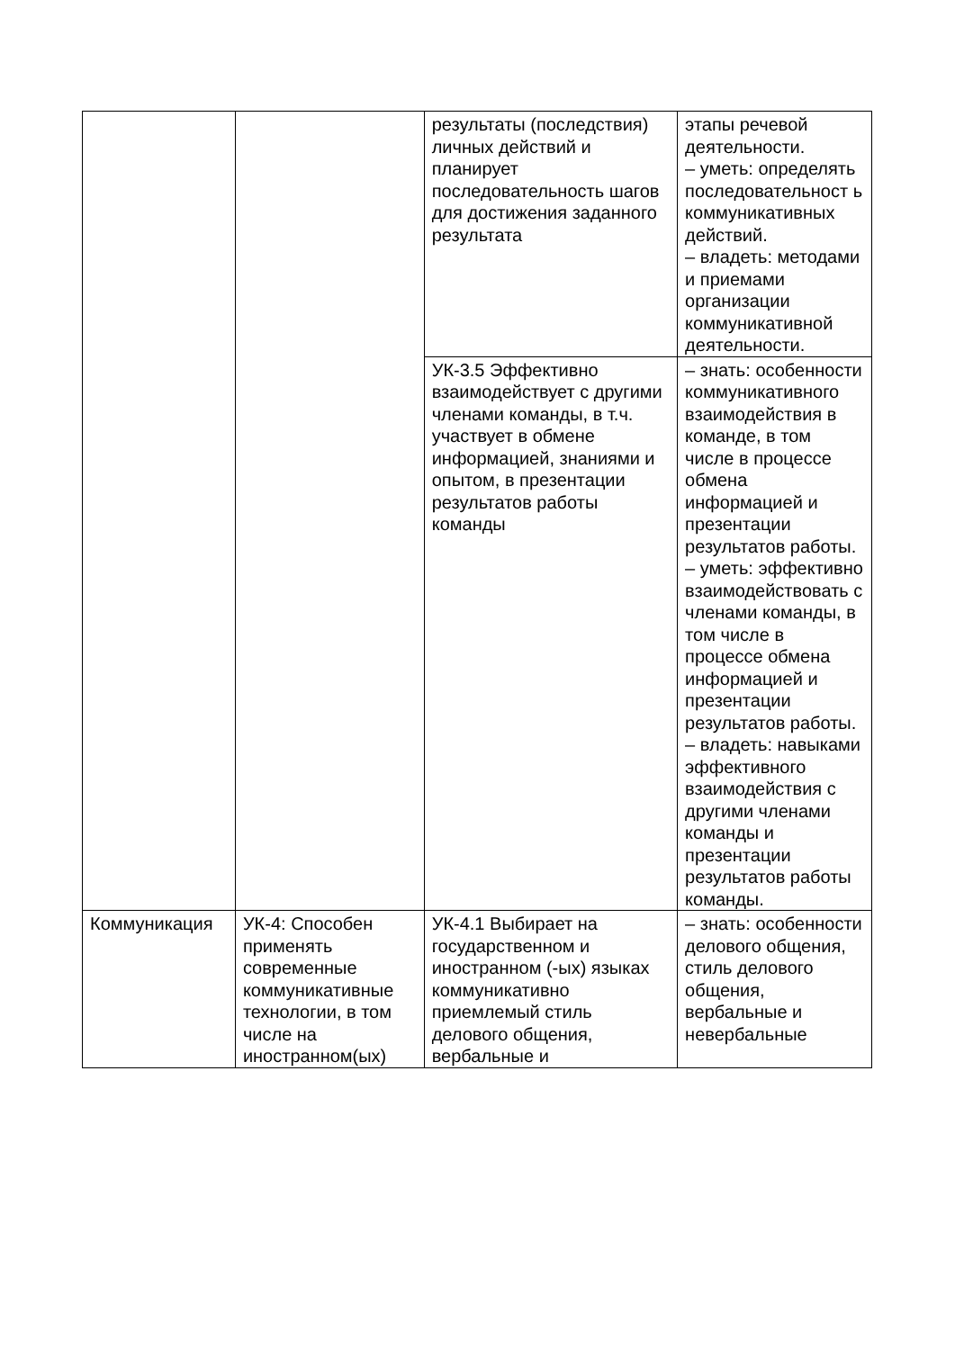| | | результаты (последствия) личных действий и планирует последовательность шагов для достижения заданного результата | этапы речевой деятельности. – уметь: определять последовательност ь коммуникативных действий. – владеть: методами и приемами организации коммуникативной деятельности. |
| | | УК-3.5 Эффективно взаимодействует с другими членами команды, в т.ч. участвует в обмене информацией, знаниями и опытом, в презентации результатов работы команды | – знать: особенности коммуникативного взаимодействия в команде, в том числе в процессе обмена информацией и презентации результатов работы. – уметь: эффективно взаимодействовать с членами команды, в том числе в процессе обмена информацией и презентации результатов работы. – владеть: навыками эффективного взаимодействия с другими членами команды и презентации результатов работы команды. |
| Коммуникация | УК-4: Способен применять современные коммуникативные технологии, в том числе на иностранном(ых) | УК-4.1 Выбирает на государственном и иностранном (-ых) языках коммуникативно приемлемый стиль делового общения, вербальные и | – знать: особенности делового общения, стиль делового общения, вербальные и невербальные |